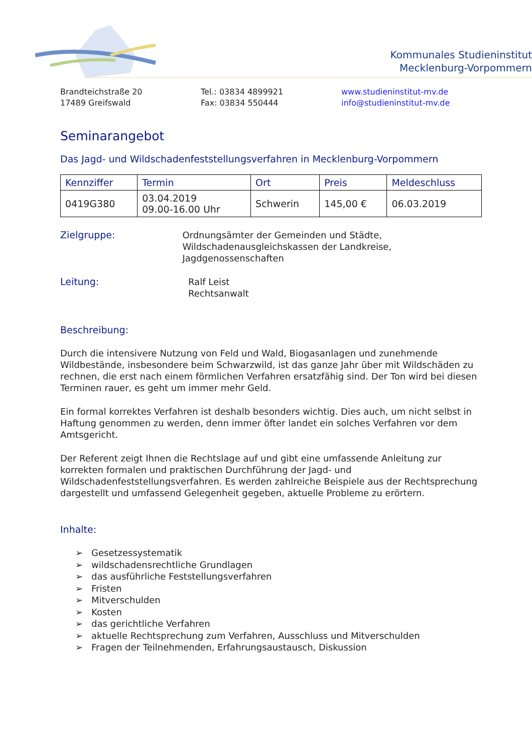Kommunales Studieninstitut
Mecklenburg-Vorpommern
Brandteichstraße 20
17489 Greifswald
Tel.: 03834 4899921
Fax: 03834 550444
www.studieninstitut-mv.de
info@studieninstitut-mv.de
Seminarangebot
Das Jagd- und Wildschadenfeststellungsverfahren in Mecklenburg-Vorpommern
| Kennziffer | Termin | Ort | Preis | Meldeschluss |
| --- | --- | --- | --- | --- |
| 0419G380 | 03.04.2019 09.00-16.00 Uhr | Schwerin | 145,00 € | 06.03.2019 |
Zielgruppe: Ordnungsämter der Gemeinden und Städte,
Wildschadenausgleichskassen der Landkreise, Jagdgenossenschaften
Leitung: Ralf Leist
Rechtsanwalt
Beschreibung:
Durch die intensivere Nutzung von Feld und Wald, Biogasanlagen und zunehmende Wildbestände, insbesondere beim Schwarzwild, ist das ganze Jahr über mit Wildschäden zu rechnen, die erst nach einem förmlichen Verfahren ersatzfähig sind. Der Ton wird bei diesen Terminen rauer, es geht um immer mehr Geld.
Ein formal korrektes Verfahren ist deshalb besonders wichtig. Dies auch, um nicht selbst in Haftung genommen zu werden, denn immer öfter landet ein solches Verfahren vor dem Amtsgericht.
Der Referent zeigt Ihnen die Rechtslage auf und gibt eine umfassende Anleitung zur korrekten formalen und praktischen Durchführung der Jagd- und Wildschadenfeststellungsverfahren. Es werden zahlreiche Beispiele aus der Rechtsprechung dargestellt und umfassend Gelegenheit gegeben, aktuelle Probleme zu erörtern.
Inhalte:
➢ Gesetzessystematik
➢ wildschadensrechtliche Grundlagen
➢ das ausführliche Feststellungsverfahren
➢ Fristen
➢ Mitverschulden
➢ Kosten
➢ das gerichtliche Verfahren
➢ aktuelle Rechtsprechung zum Verfahren, Ausschluss und Mitverschulden
➢ Fragen der Teilnehmenden, Erfahrungsaustausch, Diskussion